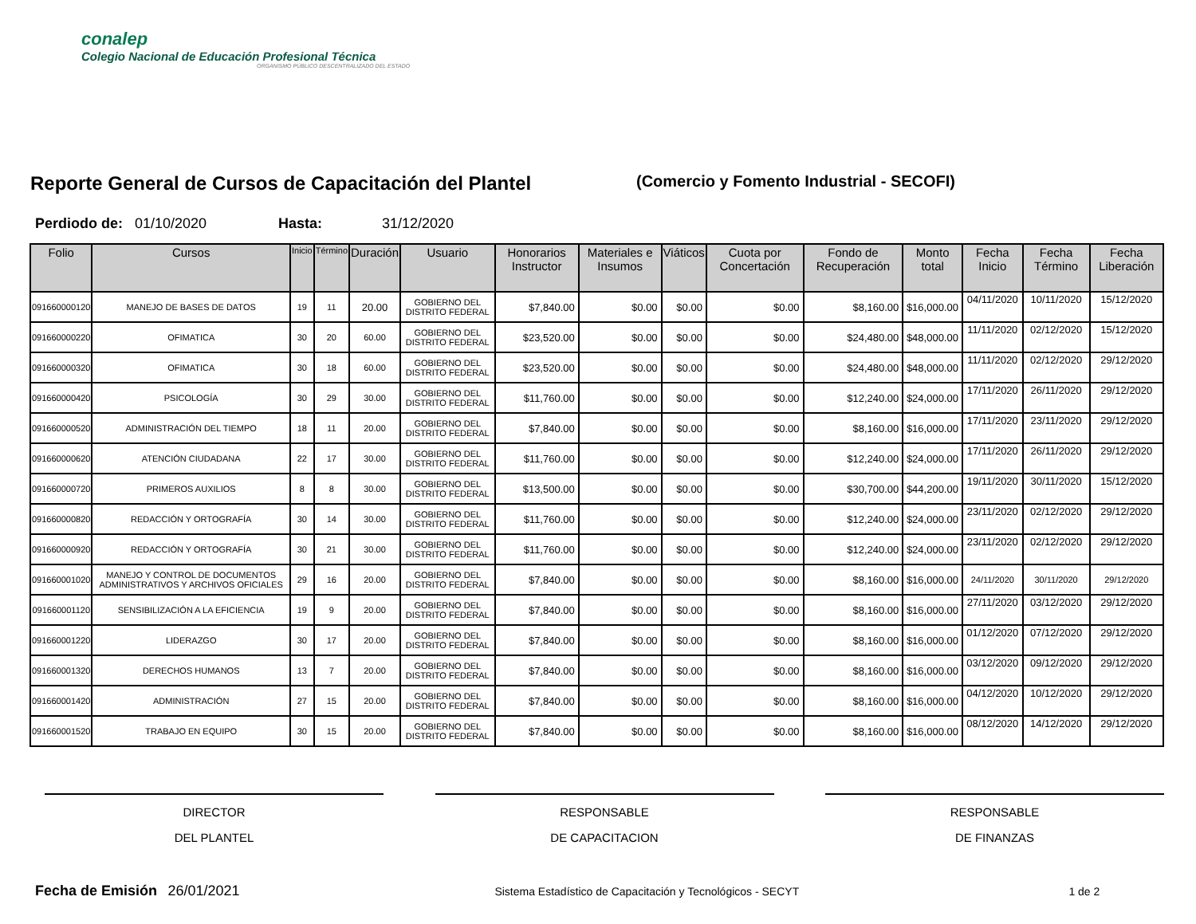conalep
Colegio Nacional de Educación Profesional Técnica
ORGANISMO PÚBLICO DESCENTRALIZADO DEL ESTADO
Reporte General de Cursos de Capacitación del Plantel
(Comercio y Fomento Industrial - SECOFI)
Perdiodo de: 01/10/2020 Hasta: 31/12/2020
| Folio | Cursos | Inicio | Término | Duración | Usuario | Honorarios Instructor | Materiales e Insumos | Viáticos | Cuota por Concertación | Fondo de Recuperación | Monto total | Fecha Inicio | Fecha Término | Fecha Liberación |
| --- | --- | --- | --- | --- | --- | --- | --- | --- | --- | --- | --- | --- | --- | --- |
| 091660000120 | MANEJO DE BASES DE DATOS | 19 | 11 | 20.00 | GOBIERNO DEL DISTRITO FEDERAL | $7,840.00 | $0.00 | $0.00 | $0.00 | $8,160.00 | $16,000.00 | 04/11/2020 | 10/11/2020 | 15/12/2020 |
| 091660000220 | OFIMATICA | 30 | 20 | 60.00 | GOBIERNO DEL DISTRITO FEDERAL | $23,520.00 | $0.00 | $0.00 | $0.00 | $24,480.00 | $48,000.00 | 11/11/2020 | 02/12/2020 | 15/12/2020 |
| 091660000320 | OFIMATICA | 30 | 18 | 60.00 | GOBIERNO DEL DISTRITO FEDERAL | $23,520.00 | $0.00 | $0.00 | $0.00 | $24,480.00 | $48,000.00 | 11/11/2020 | 02/12/2020 | 29/12/2020 |
| 091660000420 | PSICOLOGÍA | 30 | 29 | 30.00 | GOBIERNO DEL DISTRITO FEDERAL | $11,760.00 | $0.00 | $0.00 | $0.00 | $12,240.00 | $24,000.00 | 17/11/2020 | 26/11/2020 | 29/12/2020 |
| 091660000520 | ADMINISTRACIÓN DEL TIEMPO | 18 | 11 | 20.00 | GOBIERNO DEL DISTRITO FEDERAL | $7,840.00 | $0.00 | $0.00 | $0.00 | $8,160.00 | $16,000.00 | 17/11/2020 | 23/11/2020 | 29/12/2020 |
| 091660000620 | ATENCIÓN CIUDADANA | 22 | 17 | 30.00 | GOBIERNO DEL DISTRITO FEDERAL | $11,760.00 | $0.00 | $0.00 | $0.00 | $12,240.00 | $24,000.00 | 17/11/2020 | 26/11/2020 | 29/12/2020 |
| 091660000720 | PRIMEROS AUXILIOS | 8 | 8 | 30.00 | GOBIERNO DEL DISTRITO FEDERAL | $13,500.00 | $0.00 | $0.00 | $0.00 | $30,700.00 | $44,200.00 | 19/11/2020 | 30/11/2020 | 15/12/2020 |
| 091660000820 | REDACCIÓN Y ORTOGRAFÍA | 30 | 14 | 30.00 | GOBIERNO DEL DISTRITO FEDERAL | $11,760.00 | $0.00 | $0.00 | $0.00 | $12,240.00 | $24,000.00 | 23/11/2020 | 02/12/2020 | 29/12/2020 |
| 091660000920 | REDACCIÓN Y ORTOGRAFÍA | 30 | 21 | 30.00 | GOBIERNO DEL DISTRITO FEDERAL | $11,760.00 | $0.00 | $0.00 | $0.00 | $12,240.00 | $24,000.00 | 23/11/2020 | 02/12/2020 | 29/12/2020 |
| 091660001020 | MANEJO Y CONTROL DE DOCUMENTOS ADMINISTRATIVOS Y ARCHIVOS OFICIALES | 29 | 16 | 20.00 | GOBIERNO DEL DISTRITO FEDERAL | $7,840.00 | $0.00 | $0.00 | $0.00 | $8,160.00 | $16,000.00 | 24/11/2020 | 30/11/2020 | 29/12/2020 |
| 091660001120 | SENSIBILIZACIÓN A LA EFICIENCIA | 19 | 9 | 20.00 | GOBIERNO DEL DISTRITO FEDERAL | $7,840.00 | $0.00 | $0.00 | $0.00 | $8,160.00 | $16,000.00 | 27/11/2020 | 03/12/2020 | 29/12/2020 |
| 091660001220 | LIDERAZGO | 30 | 17 | 20.00 | GOBIERNO DEL DISTRITO FEDERAL | $7,840.00 | $0.00 | $0.00 | $0.00 | $8,160.00 | $16,000.00 | 01/12/2020 | 07/12/2020 | 29/12/2020 |
| 091660001320 | DERECHOS HUMANOS | 13 | 7 | 20.00 | GOBIERNO DEL DISTRITO FEDERAL | $7,840.00 | $0.00 | $0.00 | $0.00 | $8,160.00 | $16,000.00 | 03/12/2020 | 09/12/2020 | 29/12/2020 |
| 091660001420 | ADMINISTRACIÓN | 27 | 15 | 20.00 | GOBIERNO DEL DISTRITO FEDERAL | $7,840.00 | $0.00 | $0.00 | $0.00 | $8,160.00 | $16,000.00 | 04/12/2020 | 10/12/2020 | 29/12/2020 |
| 091660001520 | TRABAJO EN EQUIPO | 30 | 15 | 20.00 | GOBIERNO DEL DISTRITO FEDERAL | $7,840.00 | $0.00 | $0.00 | $0.00 | $8,160.00 | $16,000.00 | 08/12/2020 | 14/12/2020 | 29/12/2020 |
DIRECTOR
DEL PLANTEL
RESPONSABLE
DE CAPACITACION
RESPONSABLE
DE FINANZAS
Fecha de Emisión 26/01/2021 Sistema Estadístico de Capacitación y Tecnológicos - SECYT 1 de 2